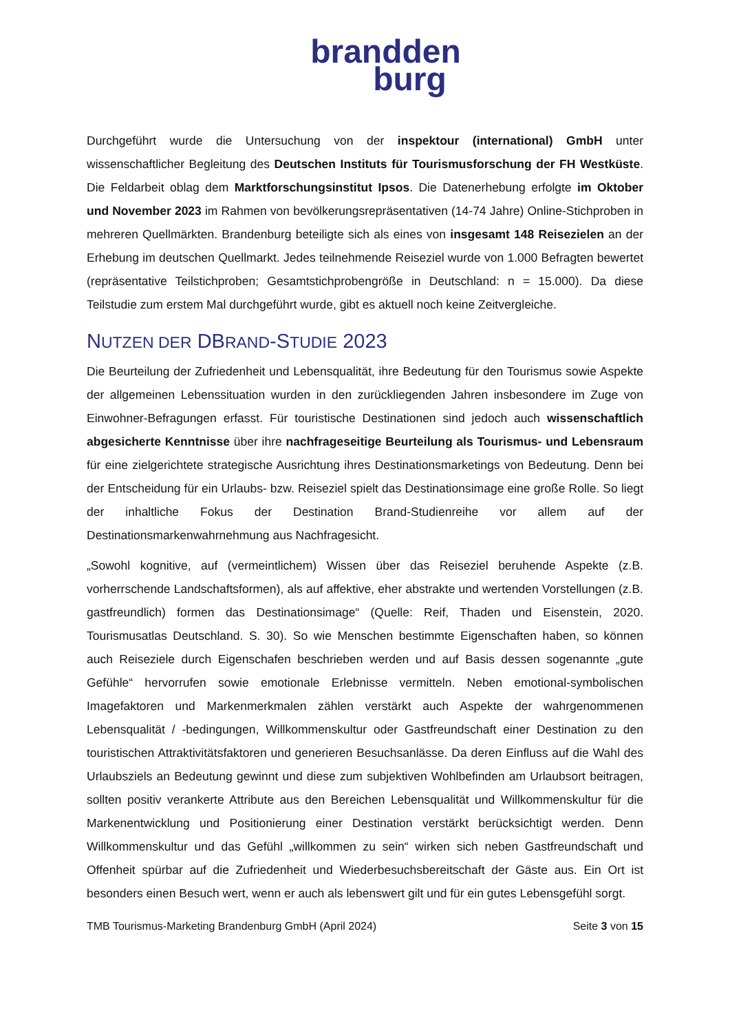brandden
burg
Durchgeführt wurde die Untersuchung von der inspektour (international) GmbH unter wissenschaftlicher Begleitung des Deutschen Instituts für Tourismusforschung der FH Westküste. Die Feldarbeit oblag dem Marktforschungsinstitut Ipsos. Die Datenerhebung erfolgte im Oktober und November 2023 im Rahmen von bevölkerungsrepräsentativen (14-74 Jahre) Online-Stichproben in mehreren Quellmärkten. Brandenburg beteiligte sich als eines von insgesamt 148 Reisezielen an der Erhebung im deutschen Quellmarkt. Jedes teilnehmende Reiseziel wurde von 1.000 Befragten bewertet (repräsentative Teilstichproben; Gesamtstichprobengröße in Deutschland: n = 15.000). Da diese Teilstudie zum erstem Mal durchgeführt wurde, gibt es aktuell noch keine Zeitvergleiche.
NUTZEN DER DBRAND-STUDIE 2023
Die Beurteilung der Zufriedenheit und Lebensqualität, ihre Bedeutung für den Tourismus sowie Aspekte der allgemeinen Lebenssituation wurden in den zurückliegenden Jahren insbesondere im Zuge von Einwohner-Befragungen erfasst. Für touristische Destinationen sind jedoch auch wissenschaftlich abgesicherte Kenntnisse über ihre nachfrageseitige Beurteilung als Tourismus- und Lebensraum für eine zielgerichtete strategische Ausrichtung ihres Destinationsmarketings von Bedeutung. Denn bei der Entscheidung für ein Urlaubs- bzw. Reiseziel spielt das Destinationsimage eine große Rolle. So liegt der inhaltliche Fokus der Destination Brand-Studienreihe vor allem auf der Destinationsmarkenwahrnehmung aus Nachfragesicht.
„Sowohl kognitive, auf (vermeintlichem) Wissen über das Reiseziel beruhende Aspekte (z.B. vorherrschende Landschaftsformen), als auf affektive, eher abstrakte und wertenden Vorstellungen (z.B. gastfreundlich) formen das Destinationsimage“ (Quelle: Reif, Thaden und Eisenstein, 2020. Tourismusatlas Deutschland. S. 30). So wie Menschen bestimmte Eigenschaften haben, so können auch Reiseziele durch Eigenschafen beschrieben werden und auf Basis dessen sogenannte „gute Gefühle“ hervorrufen sowie emotionale Erlebnisse vermitteln. Neben emotional-symbolischen Imagefaktoren und Markenmerkmalen zählen verstärkt auch Aspekte der wahrgenommenen Lebensqualität / -bedingungen, Willkommenskultur oder Gastfreundschaft einer Destination zu den touristischen Attraktivitätsfaktoren und generieren Besuchsanlässe. Da deren Einfluss auf die Wahl des Urlaubsziels an Bedeutung gewinnt und diese zum subjektiven Wohlbefinden am Urlaubsort beitragen, sollten positiv verankerte Attribute aus den Bereichen Lebensqualität und Willkommenskultur für die Markenentwicklung und Positionierung einer Destination verstärkt berücksichtigt werden. Denn Willkommenskultur und das Gefühl „willkommen zu sein“ wirken sich neben Gastfreundschaft und Offenheit spürbar auf die Zufriedenheit und Wiederbesuchsbereitschaft der Gäste aus. Ein Ort ist besonders einen Besuch wert, wenn er auch als lebenswert gilt und für ein gutes Lebensgefühl sorgt.
TMB Tourismus-Marketing Brandenburg GmbH (April 2024) Seite 3 von 15